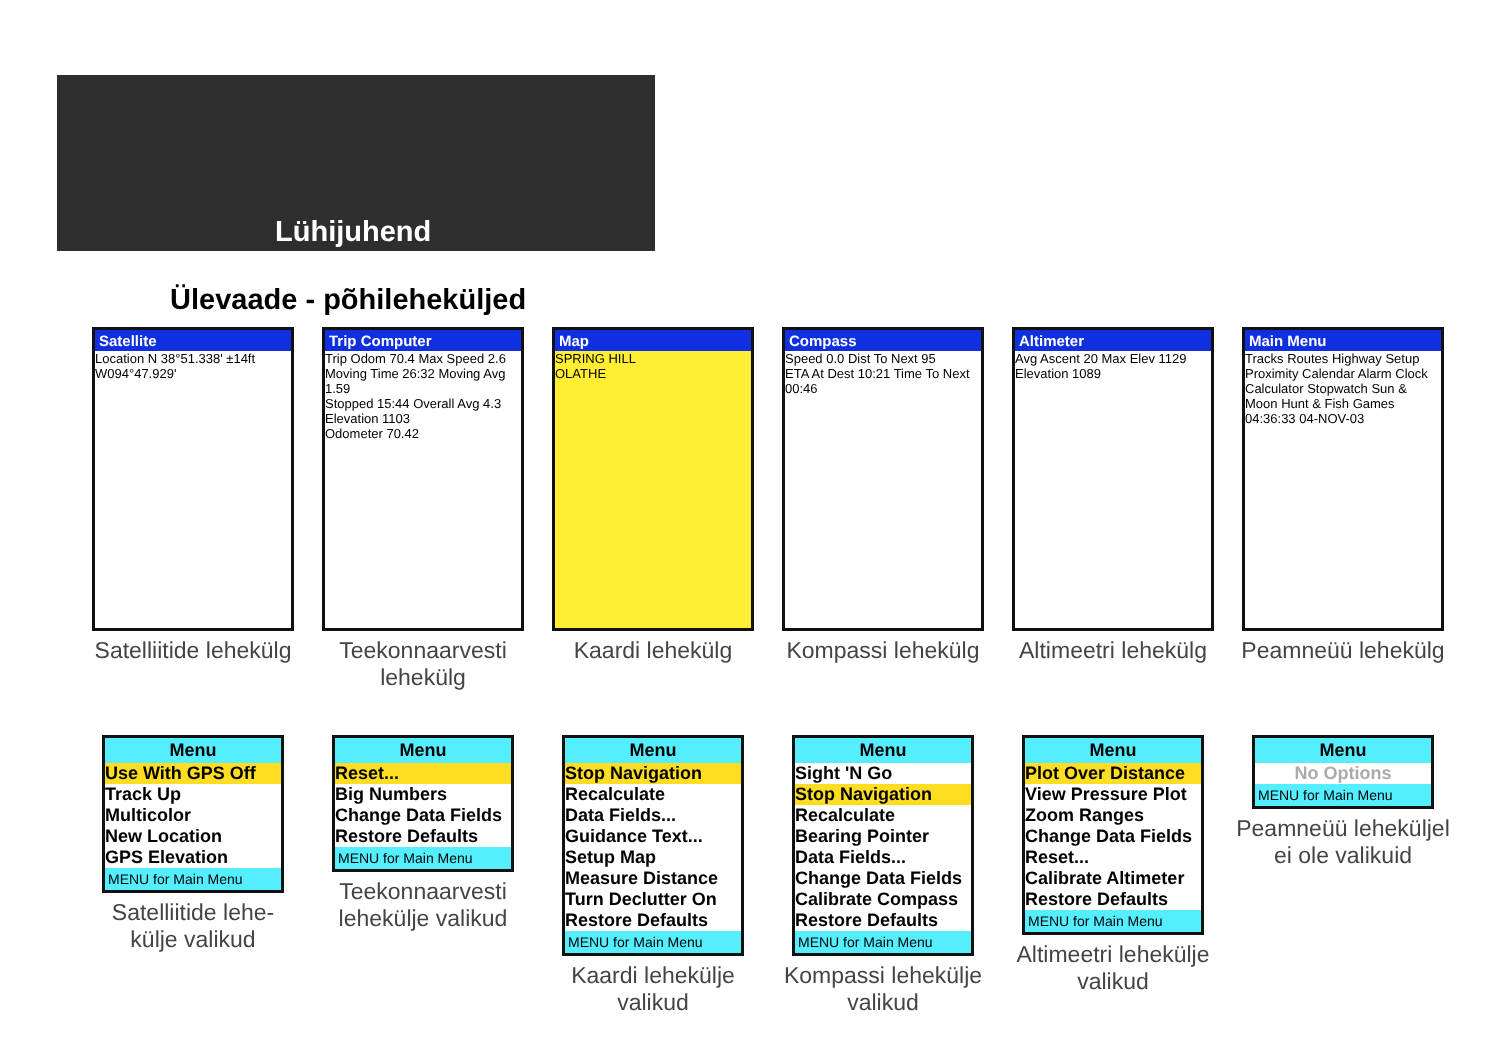Lühijuhend
Ülevaade - põhileheküljed
Satellite
Location N 38°51.338' ±14ft W094°47.929'
Satelliitide lehekülg
Trip Computer
Trip Odom 70.4 Max Speed 2.6
Moving Time 26:32 Moving Avg 1.59
Stopped 15:44 Overall Avg 4.3
Elevation 1103
Odometer 70.42
Teekonnaarvesti lehekülg
Map
SPRING HILL
OLATHE
Kaardi lehekülg
Compass
Speed 0.0 Dist To Next 95
ETA At Dest 10:21 Time To Next 00:46
Kompassi lehekülg
Altimeter
Avg Ascent 20 Max Elev 1129
Elevation 1089
Altimeetri lehekülg
Main Menu
Tracks Routes Highway Setup Proximity Calendar Alarm Clock Calculator Stopwatch Sun & Moon Hunt & Fish Games
04:36:33 04-NOV-03
Peamneüü lehekülg
Menu
Use With GPS Off
Track Up
Multicolor
New Location
GPS Elevation
MENU for Main Menu
Satelliitide lehe-
külje valikud
Menu
Reset...
Big Numbers
Change Data Fields
Restore Defaults
MENU for Main Menu
Teekonnaarvesti lehekülje valikud
Menu
Stop Navigation
Recalculate
Data Fields...
Guidance Text...
Setup Map
Measure Distance
Turn Declutter On
Restore Defaults
MENU for Main Menu
Kaardi lehekülje valikud
Menu
Sight 'N Go
Stop Navigation
Recalculate
Bearing Pointer
Data Fields...
Change Data Fields
Calibrate Compass
Restore Defaults
MENU for Main Menu
Kompassi lehekülje valikud
Menu
Plot Over Distance
View Pressure Plot
Zoom Ranges
Change Data Fields
Reset...
Calibrate Altimeter
Restore Defaults
MENU for Main Menu
Altimeetri lehekülje valikud
Menu
No Options
MENU for Main Menu
Peamneüü leheküljel ei ole valikuid